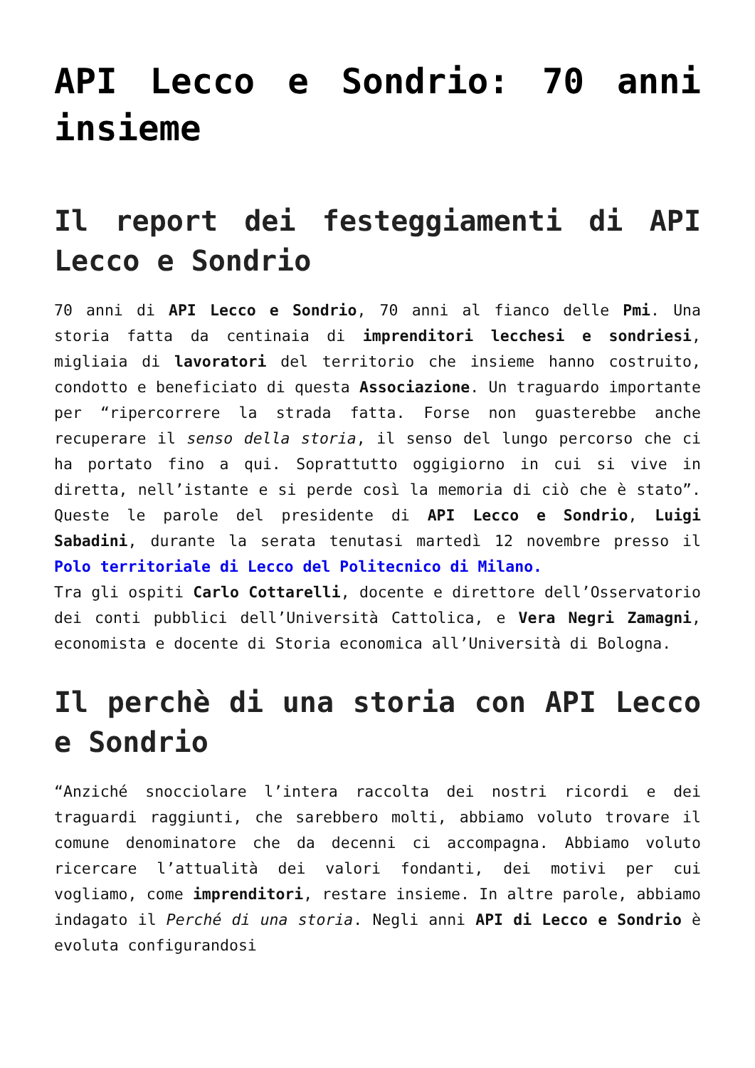API Lecco e Sondrio: 70 anni insieme
Il report dei festeggiamenti di API Lecco e Sondrio
70 anni di API Lecco e Sondrio, 70 anni al fianco delle Pmi. Una storia fatta da centinaia di imprenditori lecchesi e sondriesi, migliaia di lavoratori del territorio che insieme hanno costruito, condotto e beneficiato di questa Associazione. Un traguardo importante per “ripercorrere la strada fatta. Forse non guasterebbe anche recuperare il senso della storia, il senso del lungo percorso che ci ha portato fino a qui. Soprattutto oggigiorno in cui si vive in diretta, nell’istante e si perde così la memoria di ciò che è stato”. Queste le parole del presidente di API Lecco e Sondrio, Luigi Sabadini, durante la serata tenutasi martedì 12 novembre presso il Polo territoriale di Lecco del Politecnico di Milano.
Tra gli ospiti Carlo Cottarelli, docente e direttore dell’Osservatorio dei conti pubblici dell’Università Cattolica, e Vera Negri Zamagni, economista e docente di Storia economica all’Università di Bologna.
Il perchè di una storia con API Lecco e Sondrio
“Anziché snocciolare l’intera raccolta dei nostri ricordi e dei traguardi raggiunti, che sarebbero molti, abbiamo voluto trovare il comune denominatore che da decenni ci accompagna. Abbiamo voluto ricercare l’attualità dei valori fondanti, dei motivi per cui vogliamo, come imprenditori, restare insieme. In altre parole, abbiamo indagato il Perché di una storia. Negli anni API di Lecco e Sondrio è evoluta configurandosi